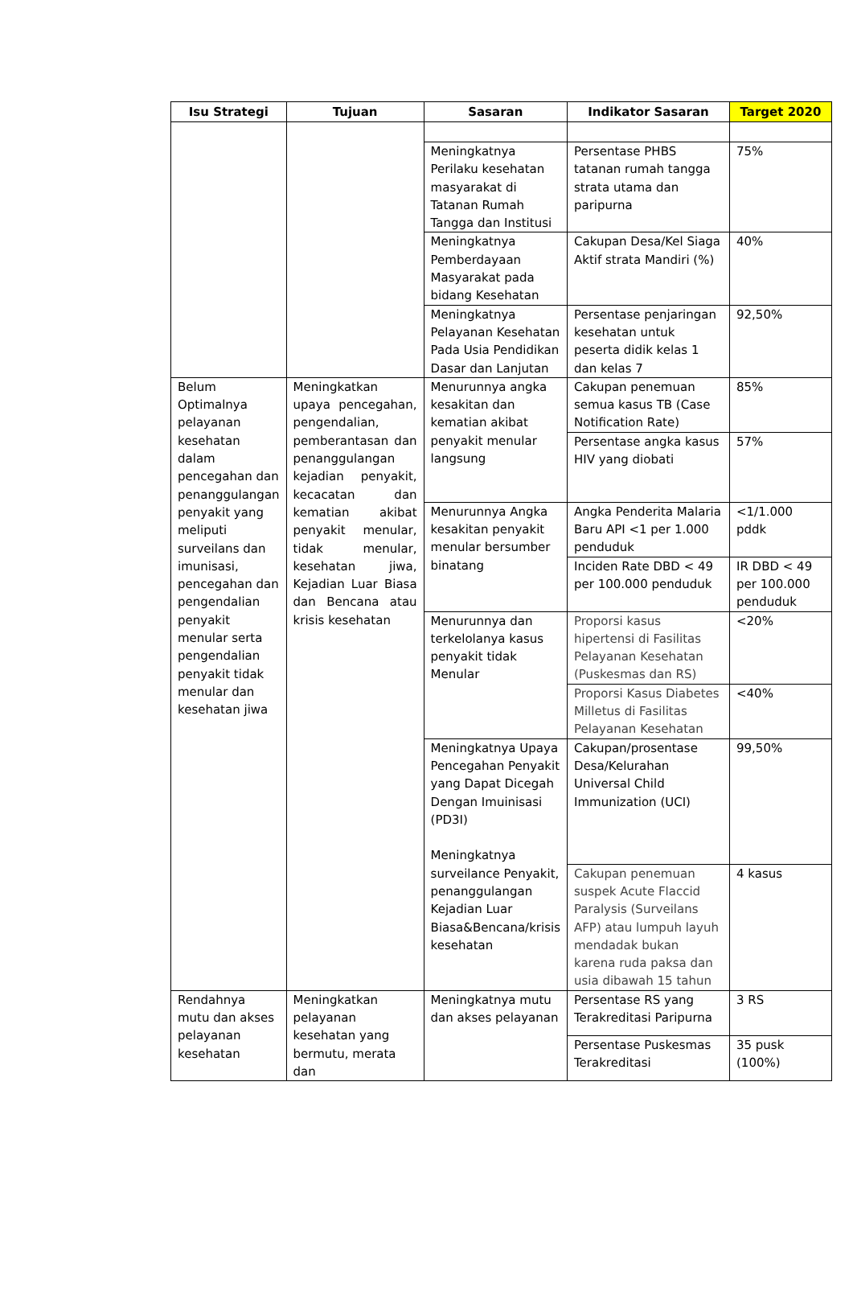| Isu Strategi | Tujuan | Sasaran | Indikator Sasaran | Target 2020 |
| --- | --- | --- | --- | --- |
| | | Meningkatnya Perilaku kesehatan masyarakat di Tatanan Rumah Tangga dan Institusi | Persentase PHBS tatanan rumah tangga strata utama dan paripurna | 75% |
| | | Meningkatnya Pemberdayaan Masyarakat pada bidang Kesehatan | Cakupan Desa/Kel Siaga Aktif strata Mandiri (%) | 40% |
| | | Meningkatnya Pelayanan Kesehatan Pada Usia Pendidikan Dasar dan Lanjutan | Persentase penjaringan kesehatan untuk peserta didik kelas 1 dan kelas 7 | 92,50% |
| Belum Optimalnya pelayanan kesehatan dalam pencegahan dan penanggulangan penyakit yang meliputi surveilans dan imunisasi, pencegahan dan pengendalian penyakit menular serta pengendalian penyakit tidak menular dan kesehatan jiwa | Meningkatkan upaya pencegahan, pengendalian, pemberantasan dan penanggulangan kejadian penyakit, kecacatan dan kematian akibat penyakit menular, tidak menular, kesehatan jiwa, Kejadian Luar Biasa dan Bencana atau krisis kesehatan | Menurunnya angka kesakitan dan kematian akibat penyakit menular langsung | Cakupan penemuan semua kasus TB (Case Notification Rate) | 85% |
| | | | Persentase angka kasus HIV yang diobati | 57% |
| | | Menurunnya Angka kesakitan penyakit menular bersumber binatang | Angka Penderita Malaria Baru API <1 per 1.000 penduduk | <1/1.000 pddk |
| | | | Inciden Rate DBD < 49 per 100.000 penduduk | IR DBD < 49 per 100.000 penduduk |
| | | Menurunnya dan terkelolanya kasus penyakit tidak Menular | Proporsi kasus hipertensi di Fasilitas Pelayanan Kesehatan (Puskesmas dan RS) | <20% |
| | | | Proporsi Kasus Diabetes Milletus di Fasilitas Pelayanan Kesehatan | <40% |
| | | Meningkatnya Upaya Pencegahan Penyakit yang Dapat Dicegah Dengan Imuinisasi (PD3I) Meningkatnya surveilance Penyakit, penanggulangan Kejadian Luar Biasa&Bencana/krisis kesehatan | Cakupan/prosentase Desa/Kelurahan Universal Child Immunization (UCI) | 99,50% |
| | | | Cakupan penemuan suspek Acute Flaccid Paralysis (Surveilans AFP) atau lumpuh layuh mendadak bukan karena ruda paksa dan usia dibawah 15 tahun | 4 kasus |
| Rendahnya mutu dan akses pelayanan kesehatan | Meningkatkan pelayanan kesehatan yang bermutu, merata dan | Meningkatnya mutu dan akses pelayanan | Persentase RS yang Terakreditasi Paripurna | 3 RS |
| | | | Persentase Puskesmas Terakreditasi | 35 pusk (100%) |